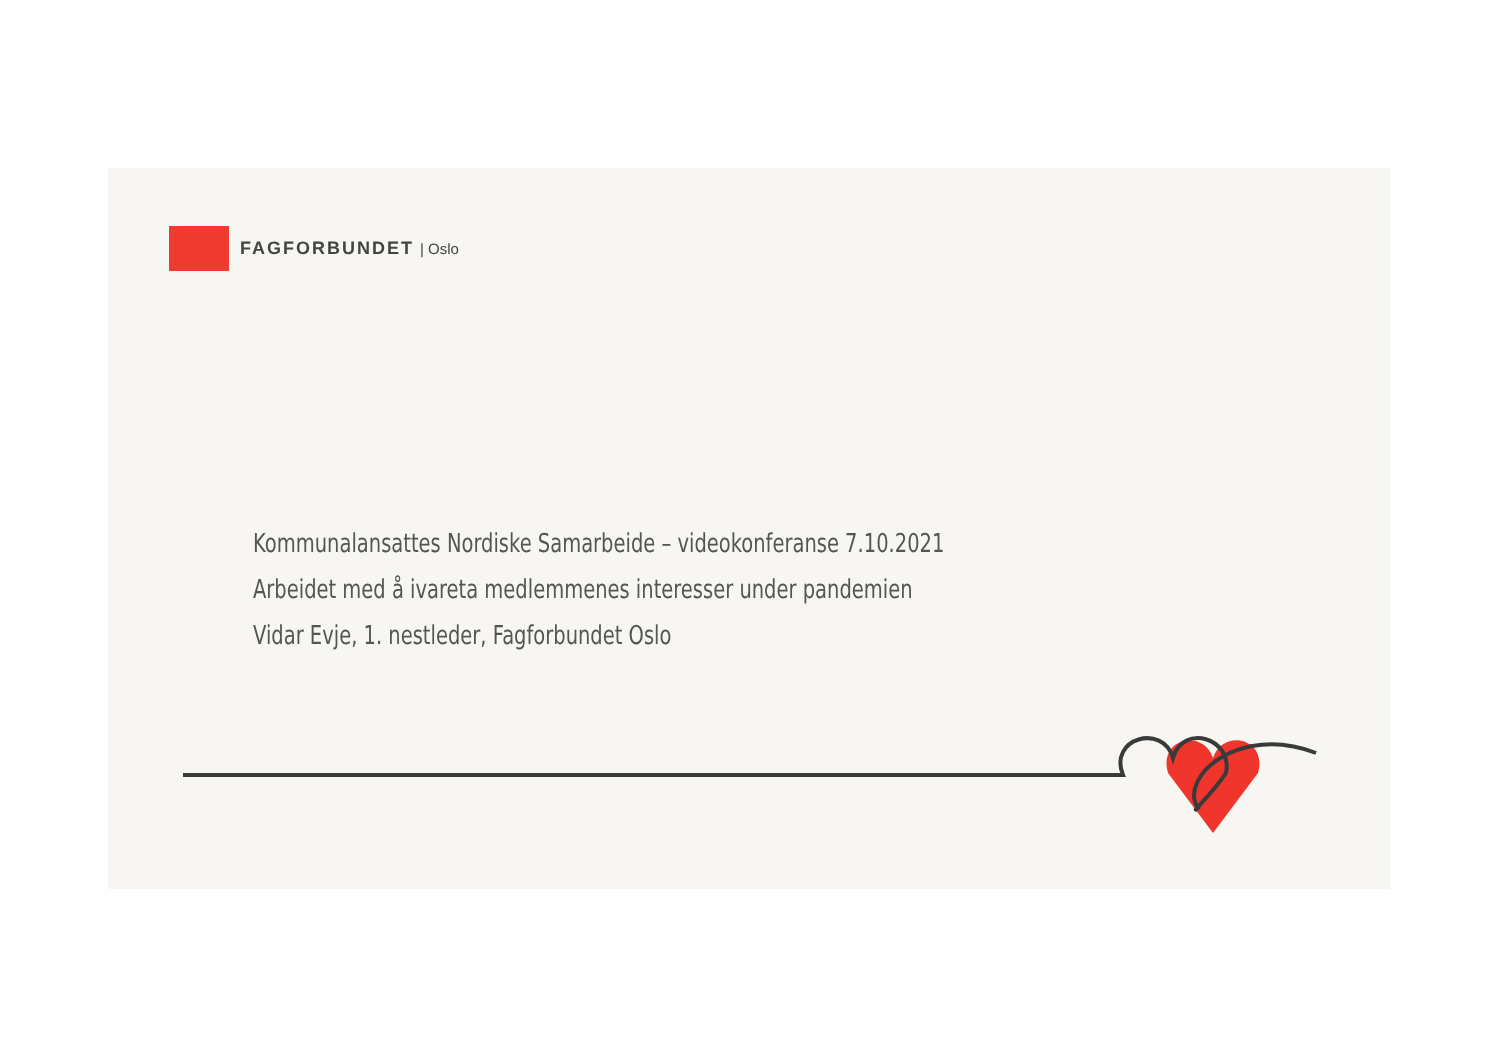FAGFORBUNDET | Oslo
Kommunalansattes Nordiske Samarbeide – videokonferanse 7.10.2021
Arbeidet med å ivareta medlemmenes interesser under pandemien
Vidar Evje, 1. nestleder, Fagforbundet Oslo